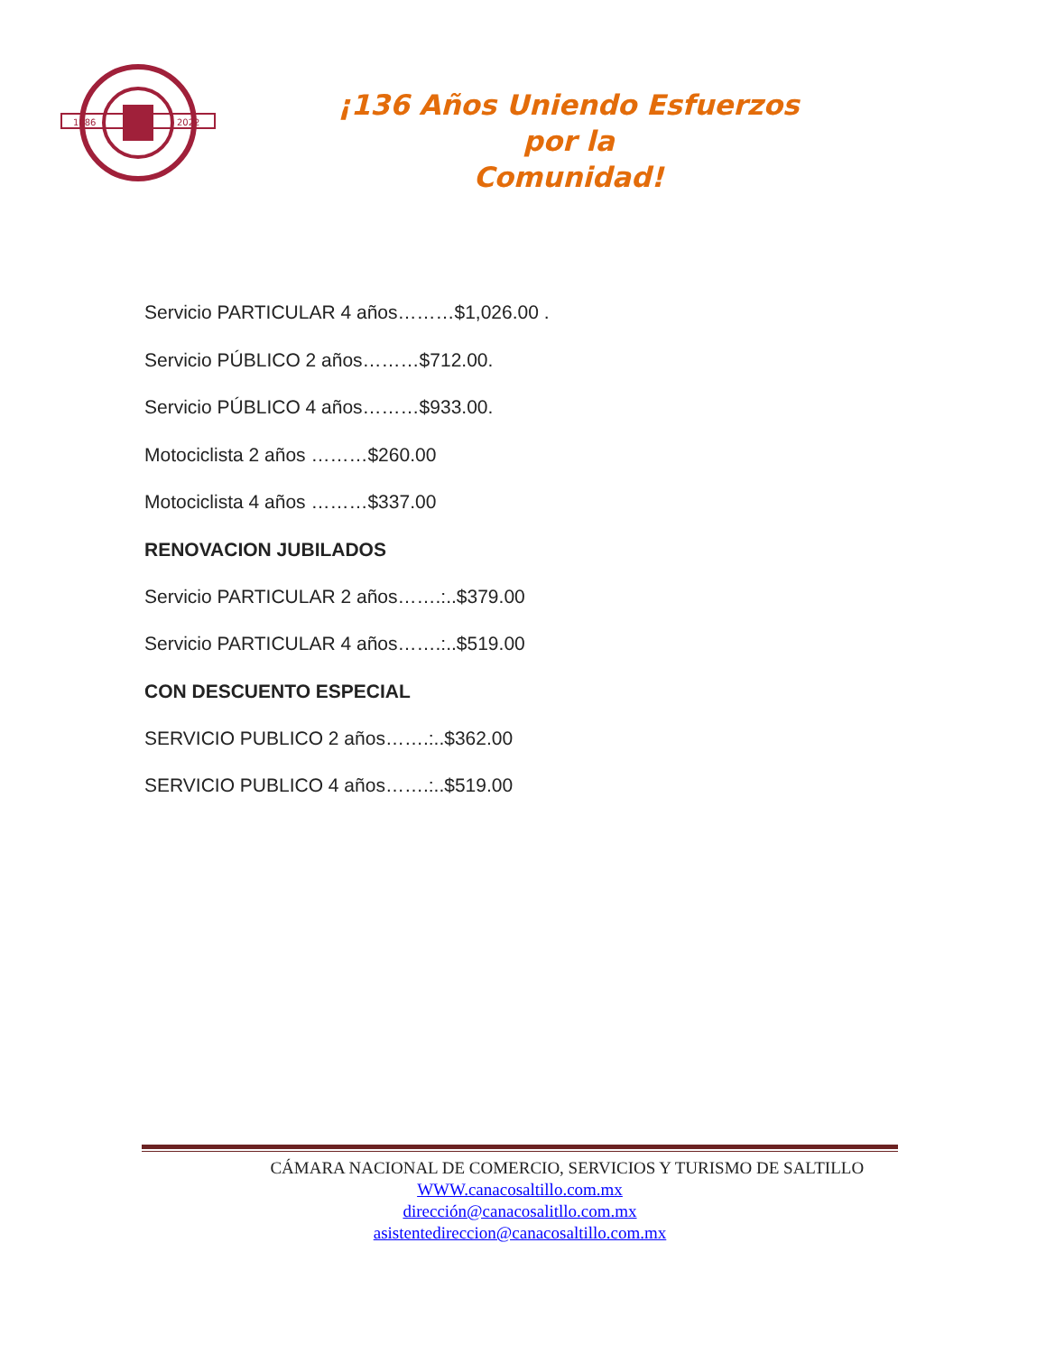1886
2022
¡136 Años Uniendo Esfuerzos por la
Comunidad!
Servicio PARTICULAR 4 años………$1,026.00 .
Servicio PÚBLICO 2 años………$712.00.
Servicio PÚBLICO 4 años………$933.00.
Motociclista 2 años ………$260.00
Motociclista 4 años ………$337.00
RENOVACION JUBILADOS
Servicio PARTICULAR 2 años…….:..$379.00
Servicio PARTICULAR 4 años…….:..$519.00
CON DESCUENTO ESPECIAL
SERVICIO PUBLICO 2 años…….:..$362.00
SERVICIO PUBLICO 4 años…….:..$519.00
CÁMARA NACIONAL DE COMERCIO, SERVICIOS Y TURISMO DE SALTILLO
WWW.canacosaltillo.com.mx
dirección@canacosalitllo.com.mx
asistentedireccion@canacosaltillo.com.mx